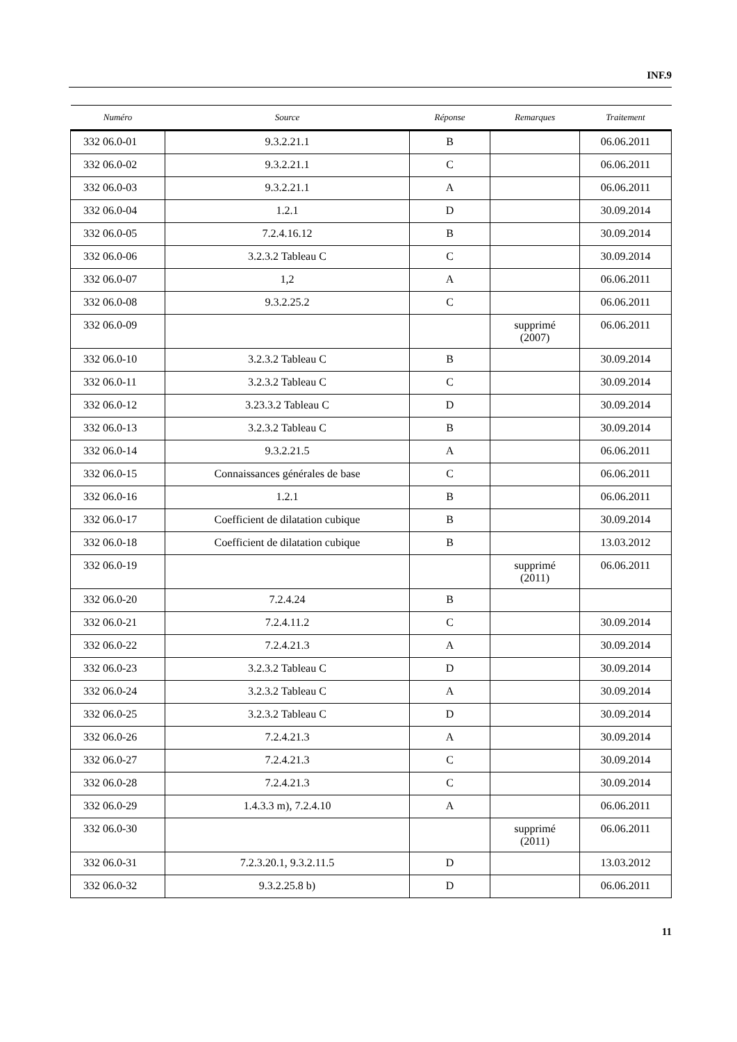INF.9
| Numéro | Source | Réponse | Remarques | Traitement |
| --- | --- | --- | --- | --- |
| 332 06.0-01 | 9.3.2.21.1 | B | | 06.06.2011 |
| 332 06.0-02 | 9.3.2.21.1 | C | | 06.06.2011 |
| 332 06.0-03 | 9.3.2.21.1 | A | | 06.06.2011 |
| 332 06.0-04 | 1.2.1 | D | | 30.09.2014 |
| 332 06.0-05 | 7.2.4.16.12 | B | | 30.09.2014 |
| 332 06.0-06 | 3.2.3.2 Tableau C | C | | 30.09.2014 |
| 332 06.0-07 | 1,2 | A | | 06.06.2011 |
| 332 06.0-08 | 9.3.2.25.2 | C | | 06.06.2011 |
| 332 06.0-09 | | | supprimé (2007) | 06.06.2011 |
| 332 06.0-10 | 3.2.3.2 Tableau C | B | | 30.09.2014 |
| 332 06.0-11 | 3.2.3.2 Tableau C | C | | 30.09.2014 |
| 332 06.0-12 | 3.23.3.2 Tableau C | D | | 30.09.2014 |
| 332 06.0-13 | 3.2.3.2 Tableau C | B | | 30.09.2014 |
| 332 06.0-14 | 9.3.2.21.5 | A | | 06.06.2011 |
| 332 06.0-15 | Connaissances générales de base | C | | 06.06.2011 |
| 332 06.0-16 | 1.2.1 | B | | 06.06.2011 |
| 332 06.0-17 | Coefficient de dilatation cubique | B | | 30.09.2014 |
| 332 06.0-18 | Coefficient de dilatation cubique | B | | 13.03.2012 |
| 332 06.0-19 | | | supprimé (2011) | 06.06.2011 |
| 332 06.0-20 | 7.2.4.24 | B | | |
| 332 06.0-21 | 7.2.4.11.2 | C | | 30.09.2014 |
| 332 06.0-22 | 7.2.4.21.3 | A | | 30.09.2014 |
| 332 06.0-23 | 3.2.3.2 Tableau C | D | | 30.09.2014 |
| 332 06.0-24 | 3.2.3.2 Tableau C | A | | 30.09.2014 |
| 332 06.0-25 | 3.2.3.2 Tableau C | D | | 30.09.2014 |
| 332 06.0-26 | 7.2.4.21.3 | A | | 30.09.2014 |
| 332 06.0-27 | 7.2.4.21.3 | C | | 30.09.2014 |
| 332 06.0-28 | 7.2.4.21.3 | C | | 30.09.2014 |
| 332 06.0-29 | 1.4.3.3 m), 7.2.4.10 | A | | 06.06.2011 |
| 332 06.0-30 | | | supprimé (2011) | 06.06.2011 |
| 332 06.0-31 | 7.2.3.20.1, 9.3.2.11.5 | D | | 13.03.2012 |
| 332 06.0-32 | 9.3.2.25.8 b) | D | | 06.06.2011 |
11